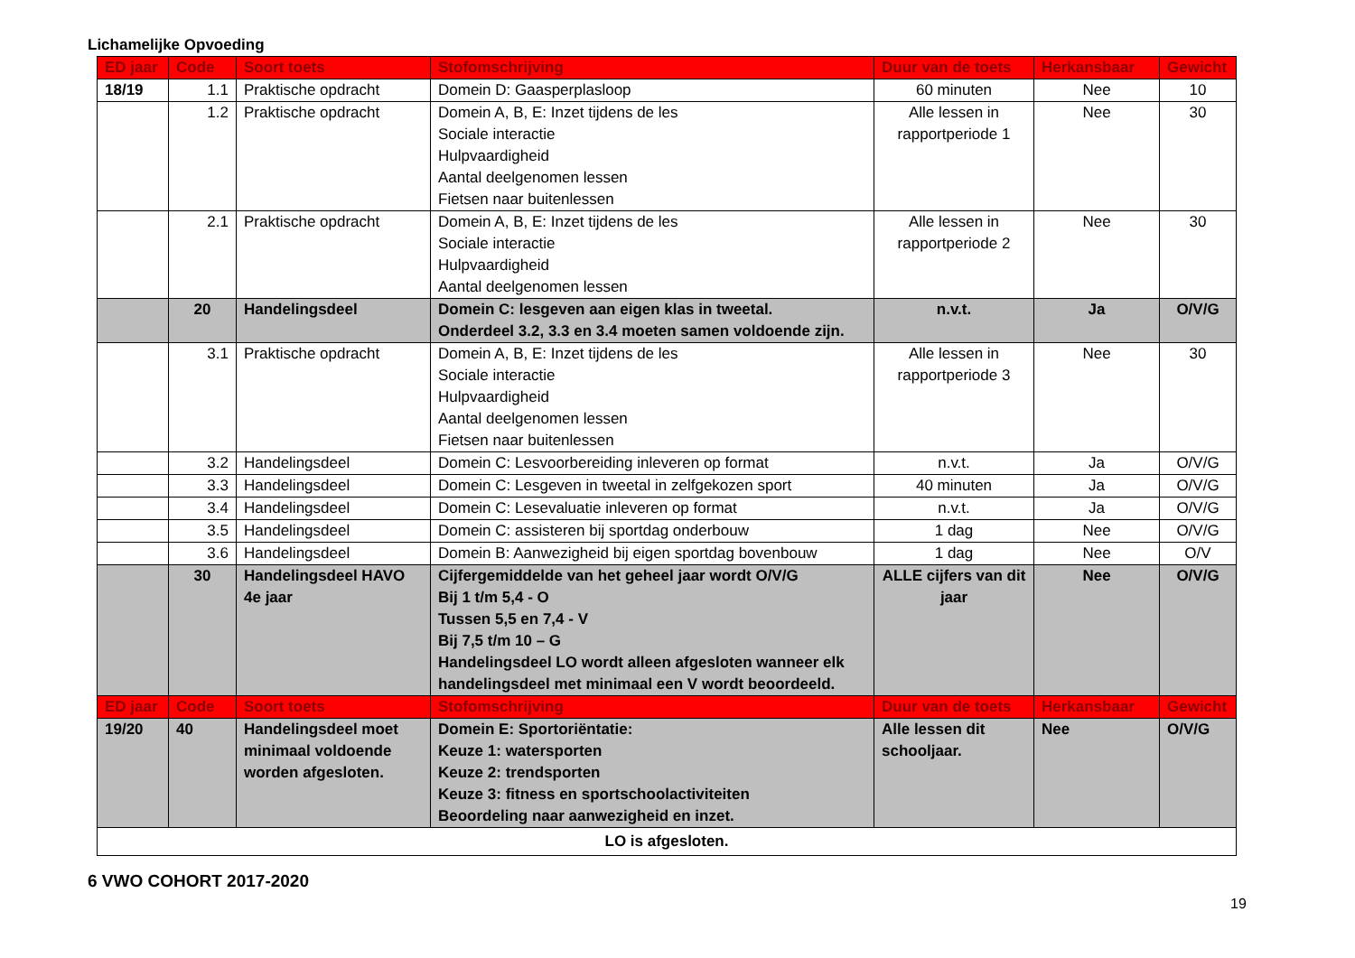Lichamelijke Opvoeding
| ED jaar | Code | Soort toets | Stofomschrijving | Duur van de toets | Herkansbaar | Gewicht |
| --- | --- | --- | --- | --- | --- | --- |
| 18/19 | 1.1 | Praktische opdracht | Domein D: Gaasperplasloop | 60 minuten | Nee | 10 |
| | 1.2 | Praktische opdracht | Domein A, B, E: Inzet tijdens de les Sociale interactie Hulpvaardigheid Aantal deelgenomen lessen Fietsen naar buitenlessen | Alle lessen in rapportperiode 1 | Nee | 30 |
| | 2.1 | Praktische opdracht | Domein A, B, E: Inzet tijdens de les Sociale interactie Hulpvaardigheid Aantal deelgenomen lessen | Alle lessen in rapportperiode 2 | Nee | 30 |
| | 20 | Handelingsdeel | Domein C: lesgeven aan eigen klas in tweetal. Onderdeel 3.2, 3.3 en 3.4 moeten samen voldoende zijn. | n.v.t. | Ja | O/V/G |
| | 3.1 | Praktische opdracht | Domein A, B, E: Inzet tijdens de les Sociale interactie Hulpvaardigheid Aantal deelgenomen lessen Fietsen naar buitenlessen | Alle lessen in rapportperiode 3 | Nee | 30 |
| | 3.2 | Handelingsdeel | Domein C: Lesvoorbereiding inleveren op format | n.v.t. | Ja | O/V/G |
| | 3.3 | Handelingsdeel | Domein C: Lesgeven in tweetal in zelfgekozen sport | 40 minuten | Ja | O/V/G |
| | 3.4 | Handelingsdeel | Domein C: Lesevaluatie inleveren op format | n.v.t. | Ja | O/V/G |
| | 3.5 | Handelingsdeel | Domein C: assisteren bij sportdag onderbouw | 1 dag | Nee | O/V/G |
| | 3.6 | Handelingsdeel | Domein B: Aanwezigheid bij eigen sportdag bovenbouw | 1 dag | Nee | O/V |
| | 30 | Handelingsdeel HAVO 4e jaar | Cijfergemiddelde van het geheel jaar wordt O/V/G Bij 1 t/m 5,4 - O Tussen 5,5 en 7,4 - V Bij 7,5 t/m 10 – G Handelingsdeel LO wordt alleen afgesloten wanneer elk handelingsdeel met minimaal een V wordt beoordeeld. | ALLE cijfers van dit jaar | Nee | O/V/G |
| ED jaar | Code | Soort toets | Stofomschrijving | Duur van de toets | Herkansbaar | Gewicht |
| 19/20 | 40 | Handelingsdeel moet minimaal voldoende worden afgesloten. | Domein E: Sportoriëntatie: Keuze 1: watersporten Keuze 2: trendsporten Keuze 3: fitness en sportschoolactiviteiten Beoordeling naar aanwezigheid en inzet. | Alle lessen dit schooljaar. | Nee | O/V/G |
| LO is afgesloten. | | | | | | |
6 VWO COHORT 2017-2020
19